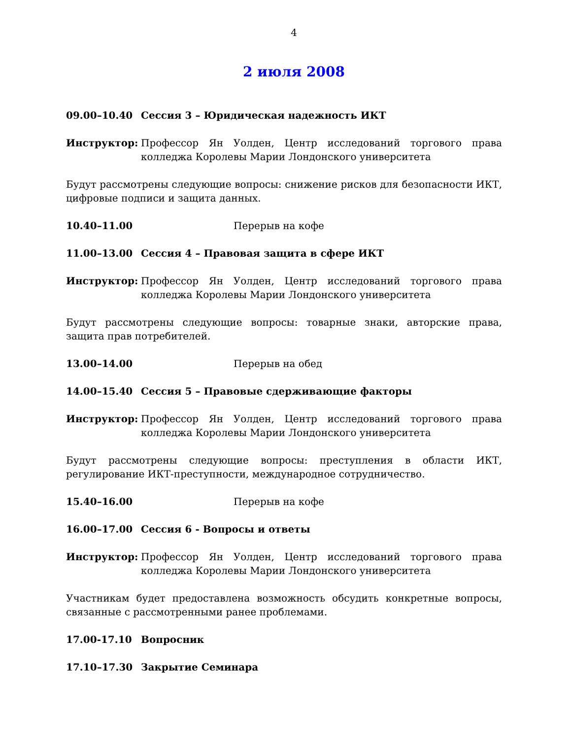4
2 июля 2008
09.00–10.40 Сессия 3 – Юридическая надежность ИКТ
Инструктор: Профессор Ян Уолден, Центр исследований торгового права колледжа Королевы Марии Лондонского университета
Будут рассмотрены следующие вопросы: снижение рисков для безопасности ИКТ, цифровые подписи и защита данных.
10.40–11.00 Перерыв на кофе
11.00–13.00 Сессия 4 – Правовая защита в сфере ИКТ
Инструктор: Профессор Ян Уолден, Центр исследований торгового права колледжа Королевы Марии Лондонского университета
Будут рассмотрены следующие вопросы: товарные знаки, авторские права, защита прав потребителей.
13.00–14.00 Перерыв на обед
14.00–15.40 Сессия 5 – Правовые сдерживающие факторы
Инструктор: Профессор Ян Уолден, Центр исследований торгового права колледжа Королевы Марии Лондонского университета
Будут рассмотрены следующие вопросы: преступления в области ИКТ, регулирование ИКТ-преступности, международное сотрудничество.
15.40–16.00 Перерыв на кофе
16.00–17.00 Сессия 6 - Вопросы и ответы
Инструктор: Профессор Ян Уолден, Центр исследований торгового права колледжа Королевы Марии Лондонского университета
Участникам будет предоставлена возможность обсудить конкретные вопросы, связанные с рассмотренными ранее проблемами.
17.00-17.10 Вопросник
17.10–17.30 Закрытие Семинара